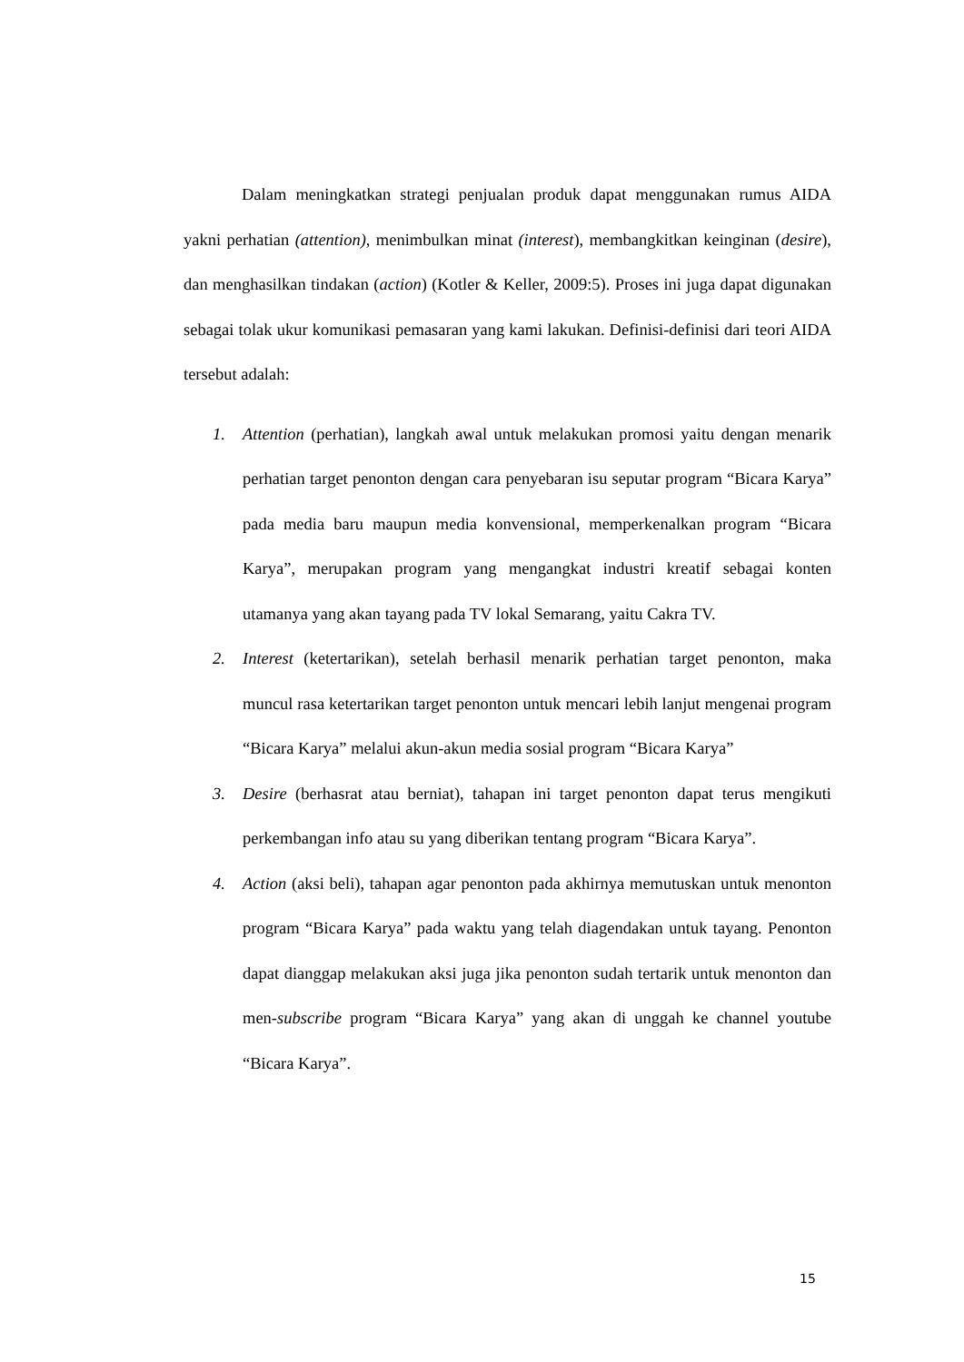Dalam meningkatkan strategi penjualan produk dapat menggunakan rumus AIDA yakni perhatian (attention), menimbulkan minat (interest), membangkitkan keinginan (desire), dan menghasilkan tindakan (action) (Kotler & Keller, 2009:5). Proses ini juga dapat digunakan sebagai tolak ukur komunikasi pemasaran yang kami lakukan. Definisi-definisi dari teori AIDA tersebut adalah:
1. Attention (perhatian), langkah awal untuk melakukan promosi yaitu dengan menarik perhatian target penonton dengan cara penyebaran isu seputar program “Bicara Karya” pada media baru maupun media konvensional, memperkenalkan program “Bicara Karya”, merupakan program yang mengangkat industri kreatif sebagai konten utamanya yang akan tayang pada TV lokal Semarang, yaitu Cakra TV.
2. Interest (ketertarikan), setelah berhasil menarik perhatian target penonton, maka muncul rasa ketertarikan target penonton untuk mencari lebih lanjut mengenai program “Bicara Karya” melalui akun-akun media sosial program “Bicara Karya”
3. Desire (berhasrat atau berniat), tahapan ini target penonton dapat terus mengikuti perkembangan info atau su yang diberikan tentang program “Bicara Karya”.
4. Action (aksi beli), tahapan agar penonton pada akhirnya memutuskan untuk menonton program “Bicara Karya” pada waktu yang telah diagendakan untuk tayang. Penonton dapat dianggap melakukan aksi juga jika penonton sudah tertarik untuk menonton dan men-subscribe program “Bicara Karya” yang akan di unggah ke channel youtube “Bicara Karya”.
15